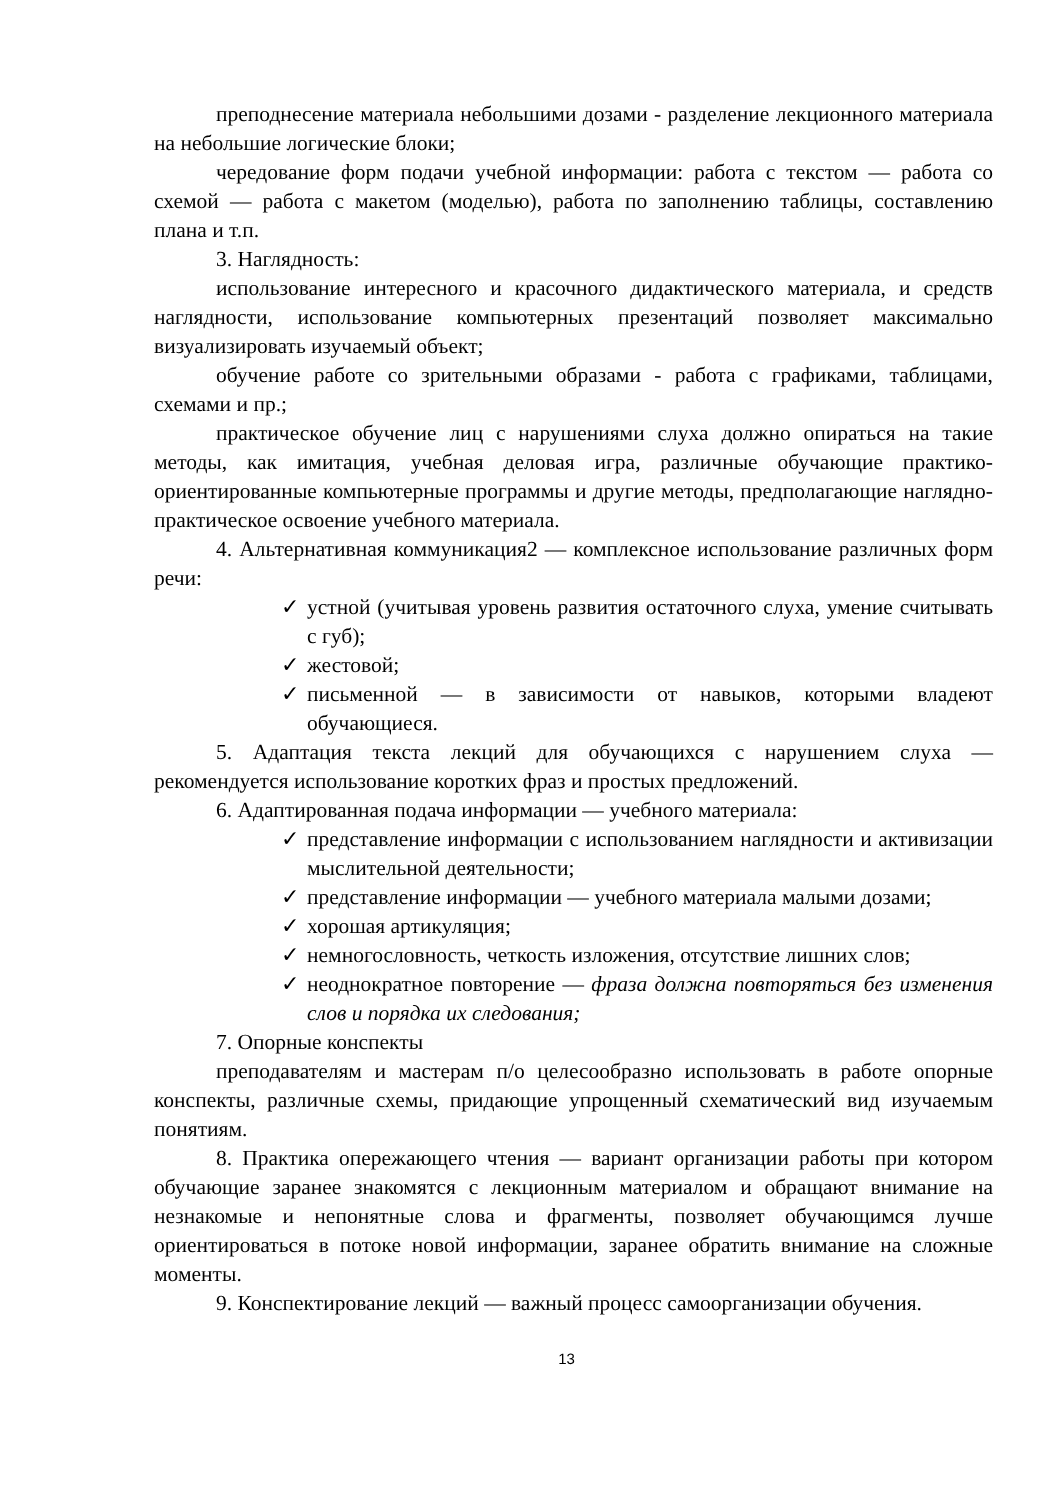преподнесение материала небольшими дозами - разделение лекционного материала на небольшие логические блоки;
чередование форм подачи учебной информации: работа с текстом — работа со схемой — работа с макетом (моделью), работа по заполнению таблицы, составлению плана и т.п.
3. Наглядность:
использование интересного и красочного дидактического материала, и средств наглядности, использование компьютерных презентаций позволяет максимально визуализировать изучаемый объект;
обучение работе со зрительными образами - работа с графиками, таблицами, схемами и пр.;
практическое обучение лиц с нарушениями слуха должно опираться на такие методы, как имитация, учебная деловая игра, различные обучающие практико-ориентированные компьютерные программы и другие методы, предполагающие наглядно-практическое освоение учебного материала.
4. Альтернативная коммуникация2 — комплексное использование различных форм речи:
✓ устной (учитывая уровень развития остаточного слуха, умение считывать с губ);
✓ жестовой;
✓ письменной — в зависимости от навыков, которыми владеют обучающиеся.
5. Адаптация текста лекций для обучающихся с нарушением слуха — рекомендуется использование коротких фраз и простых предложений.
6. Адаптированная подача информации — учебного материала:
✓ представление информации с использованием наглядности и активизации мыслительной деятельности;
✓ представление информации — учебного материала малыми дозами;
✓ хорошая артикуляция;
✓ немногословность, четкость изложения, отсутствие лишних слов;
✓ неоднократное повторение — фраза должна повторяться без изменения слов и порядка их следования;
7. Опорные конспекты
преподавателям и мастерам п/о целесообразно использовать в работе опорные конспекты, различные схемы, придающие упрощенный схематический вид изучаемым понятиям.
8. Практика опережающего чтения — вариант организации работы при котором обучающие заранее знакомятся с лекционным материалом и обращают внимание на незнакомые и непонятные слова и фрагменты, позволяет обучающимся лучше ориентироваться в потоке новой информации, заранее обратить внимание на сложные моменты.
9. Конспектирование лекций — важный процесс самоорганизации обучения.
13